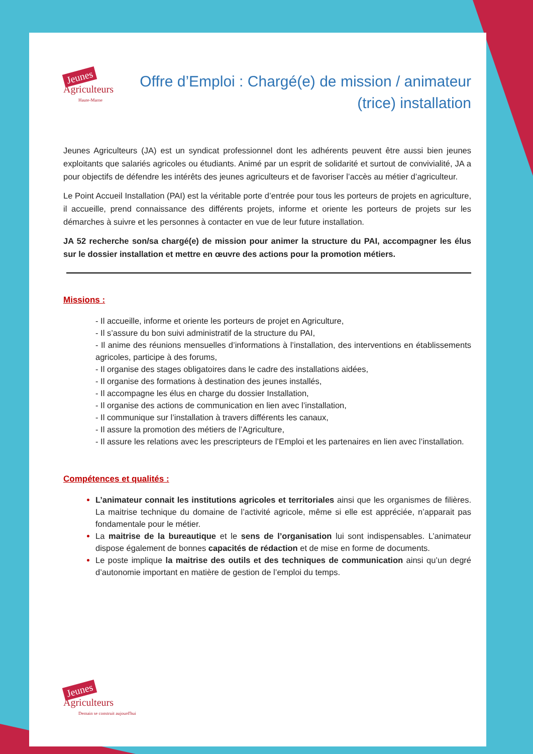Jeunes
Agriculteurs
Haute-Marne
Offre d’Emploi : Chargé(e) de mission / animateur (trice) installation
Jeunes Agriculteurs (JA) est un syndicat professionnel dont les adhérents peuvent être aussi bien jeunes exploitants que salariés agricoles ou étudiants. Animé par un esprit de solidarité et surtout de convivialité, JA a pour objectifs de défendre les intérêts des jeunes agriculteurs et de favoriser l’accès au métier d’agriculteur.
Le Point Accueil Installation (PAI) est la véritable porte d’entrée pour tous les porteurs de projets en agriculture, il accueille, prend connaissance des différents projets, informe et oriente les porteurs de projets sur les démarches à suivre et les personnes à contacter en vue de leur future installation.
JA 52 recherche son/sa chargé(e) de mission pour animer la structure du PAI, accompagner les élus sur le dossier installation et mettre en œuvre des actions pour la promotion métiers.
Missions :
- Il accueille, informe et oriente les porteurs de projet en Agriculture,
- Il s’assure du bon suivi administratif de la structure du PAI,
- Il anime des réunions mensuelles d’informations à l’installation, des interventions en établissements agricoles, participe à des forums,
- Il organise des stages obligatoires dans le cadre des installations aidées,
- Il organise des formations à destination des jeunes installés,
- Il accompagne les élus en charge du dossier Installation,
- Il organise des actions de communication en lien avec l’installation,
- Il communique sur l’installation à travers différents les canaux,
- Il assure la promotion des métiers de l’Agriculture,
- Il assure les relations avec les prescripteurs de l’Emploi et les partenaires en lien avec l’installation.
Compétences et qualités :
L’animateur connait les institutions agricoles et territoriales ainsi que les organismes de filières. La maitrise technique du domaine de l’activité agricole, même si elle est appréciée, n’apparait pas fondamentale pour le métier.
La maitrise de la bureautique et le sens de l’organisation lui sont indispensables. L’animateur dispose également de bonnes capacités de rédaction et de mise en forme de documents.
Le poste implique la maitrise des outils et des techniques de communication ainsi qu’un degré d’autonomie important en matière de gestion de l’emploi du temps.
Jeunes
Agriculteurs
Demain se construit aujourd'hui